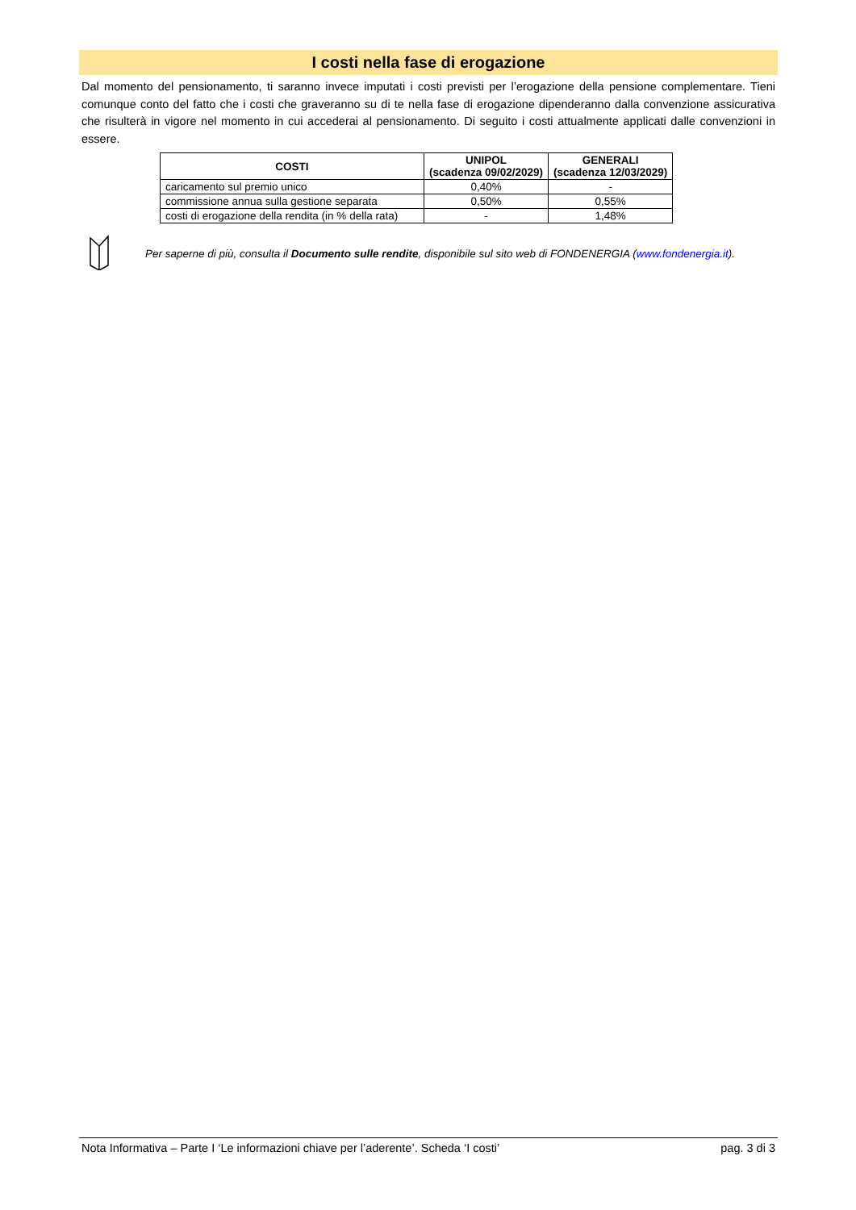I costi nella fase di erogazione
Dal momento del pensionamento, ti saranno invece imputati i costi previsti per l’erogazione della pensione complementare. Tieni comunque conto del fatto che i costi che graveranno su di te nella fase di erogazione dipenderanno dalla convenzione assicurativa che risulterà in vigore nel momento in cui accederai al pensionamento. Di seguito i costi attualmente applicati dalle convenzioni in essere.
| COSTI | UNIPOL (scadenza 09/02/2029) | GENERALI (scadenza 12/03/2029) |
| --- | --- | --- |
| caricamento sul premio unico | 0,40% | - |
| commissione annua sulla gestione separata | 0,50% | 0,55% |
| costi di erogazione della rendita (in % della rata) | - | 1,48% |
Per saperne di più, consulta il Documento sulle rendite, disponibile sul sito web di FONDENERGIA (www.fondenergia.it).
Nota Informativa – Parte I ‘Le informazioni chiave per l’aderente’. Scheda ‘I costi’ pag. 3 di 3